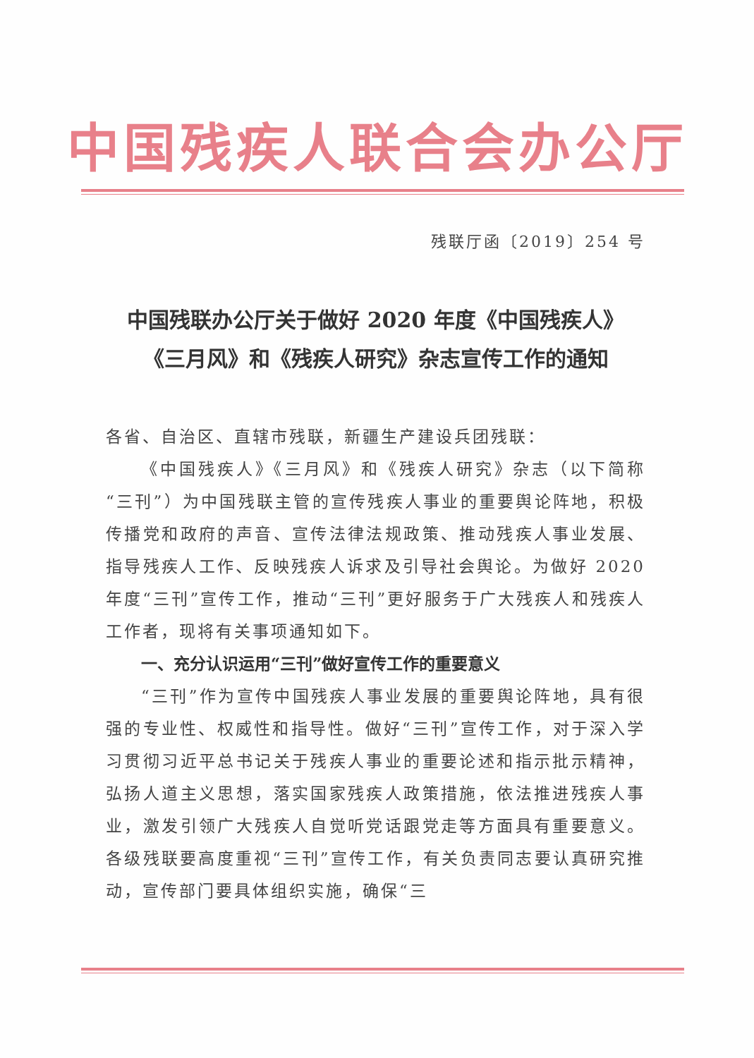中国残疾人联合会办公厅
残联厅函〔2019〕254 号
中国残联办公厅关于做好 2020 年度《中国残疾人》
《三月风》和《残疾人研究》杂志宣传工作的通知
各省、自治区、直辖市残联，新疆生产建设兵团残联：
《中国残疾人》《三月风》和《残疾人研究》杂志（以下简称“三刊”）为中国残联主管的宣传残疾人事业的重要舆论阵地，积极传播党和政府的声音、宣传法律法规政策、推动残疾人事业发展、指导残疾人工作、反映残疾人诉求及引导社会舆论。为做好 2020 年度“三刊”宣传工作，推动“三刊”更好服务于广大残疾人和残疾人工作者，现将有关事项通知如下。
一、充分认识运用“三刊”做好宣传工作的重要意义
“三刊”作为宣传中国残疾人事业发展的重要舆论阵地，具有很强的专业性、权威性和指导性。做好“三刊”宣传工作，对于深入学习贯彻习近平总书记关于残疾人事业的重要论述和指示批示精神，弘扬人道主义思想，落实国家残疾人政策措施，依法推进残疾人事业，激发引领广大残疾人自觉听党话跟党走等方面具有重要意义。各级残联要高度重视“三刊”宣传工作，有关负责同志要认真研究推动，宣传部门要具体组织实施，确保“三